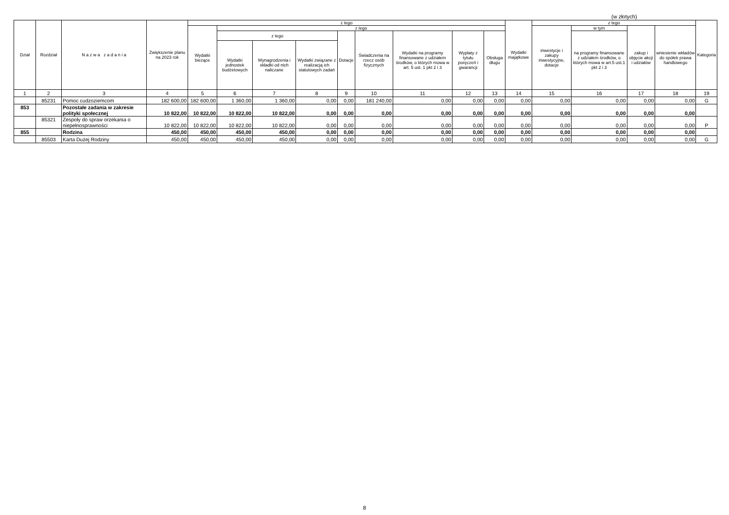(w złotych)
| Dział | Rozdział | N a z w a z a d a n i a | Zwiększenie planu na 2023 rok | z tego | | | | | | | | | Wydatki majątkowe | z tego | | | | Kategoria |
| --- | --- | --- | --- | --- | --- | --- | --- | --- | --- | --- | --- | --- | --- | --- | --- | --- | --- | --- |
| | | | | Wydatki bieżące | z tego | | | | | | | | | inwestycje i zakupy inwestycyjne, dotacje | w tym | zakup i objęcie akcji i udziałów | wniesienie wkładów do spółek prawa handlowego | |
| | | | | | z tego | | | Dotacje | Świadczenia na rzecz osób fizycznych | Wydatki na programy finansowane z udziałem środków, o których mowa w art. 5 ust. 1 pkt 2 i 3 | Wypłaty z tytułu poręczeń i gwarancji | Obsługa długu | | | na programy finansowane z udziałem środków, o których mowa w art.5 ust.1 pkt 2 i 3 | | | |
| | | | | | Wydatki jednostek budżetowych | Wynagrodzenia i składki od nich naliczane | Wydatki związane z realizacją ich statutowych zadań | | | | | | | | | | | |
| 1 | 2 | 3 | 4 | 5 | 6 | 7 | 8 | 9 | 10 | 11 | 12 | 13 | 14 | 15 | 16 | 17 | 18 | 19 |
| | 85231 | Pomoc cudzoziemcom | 182 600,00 | 182 600,00 | 1 360,00 | 1 360,00 | 0,00 | 0,00 | 181 240,00 | 0,00 | 0,00 | 0,00 | 0,00 | 0,00 | 0,00 | 0,00 | 0,00 | G |
| 853 | | Pozostałe zadania w zakresie polityki społecznej | 10 822,00 | 10 822,00 | 10 822,00 | 10 822,00 | 0,00 | 0,00 | 0,00 | 0,00 | 0,00 | 0,00 | 0,00 | 0,00 | 0,00 | 0,00 | 0,00 | |
| | 85321 | Zespoły do spraw orzekania o niepełnosprawności | 10 822,00 | 10 822,00 | 10 822,00 | 10 822,00 | 0,00 | 0,00 | 0,00 | 0,00 | 0,00 | 0,00 | 0,00 | 0,00 | 0,00 | 0,00 | 0,00 | P |
| 855 | | Rodzina | 450,00 | 450,00 | 450,00 | 450,00 | 0,00 | 0,00 | 0,00 | 0,00 | 0,00 | 0,00 | 0,00 | 0,00 | 0,00 | 0,00 | 0,00 | |
| | 85503 | Karta Dużej Rodziny | 450,00 | 450,00 | 450,00 | 450,00 | 0,00 | 0,00 | 0,00 | 0,00 | 0,00 | 0,00 | 0,00 | 0,00 | 0,00 | 0,00 | 0,00 | G |
8